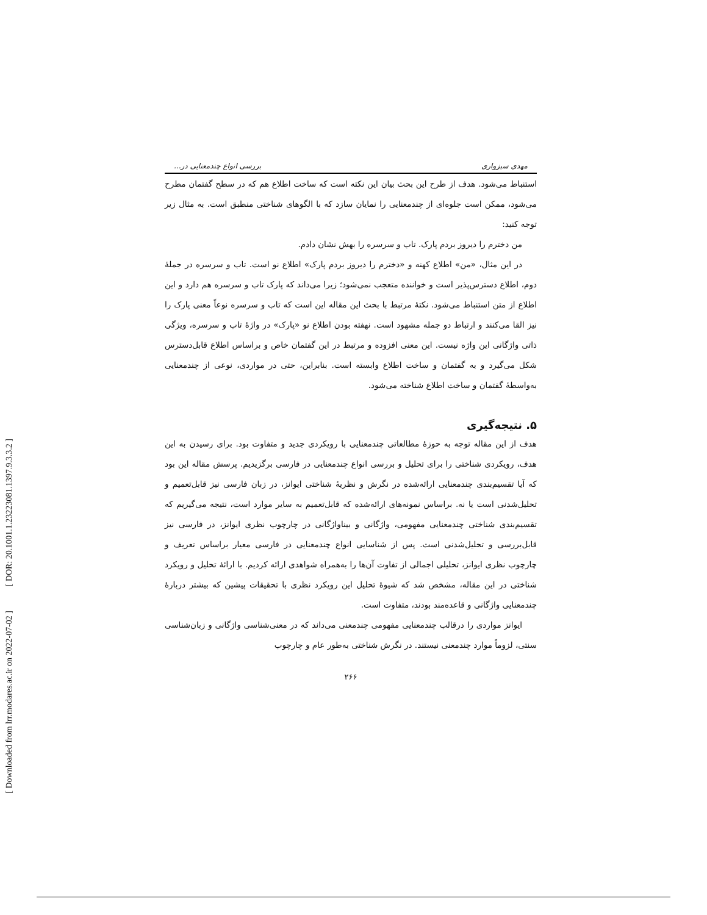[ DOR: 20.1001.1.23223081.1397.9.3.3.2 ]
[ Downloaded from lrr.modares.ac.ir on 2022-07-02 ]
مهدی سبزواری بررسی انواع چندمعنایی در...
استنباط می‌شود. هدف از طرح این بحث بیان این نکته است که ساخت اطلاع هم که در سطح گفتمان مطرح می‌شود، ممکن است جلوه‌ای از چندمعنایی را نمایان سازد که با الگوهای شناختی منطبق است. به مثال زیر توجه کنید:
من دخترم را دیروز بردم پارک. تاب و سرسره را بهش نشان دادم.
در این مثال، «من» اطلاع کهنه و «دخترم را دیروز بردم پارک» اطلاع نو است. تاب و سرسره در جملهٔ دوم، اطلاع دسترس‌پذیر است و خواننده متعجب نمی‌شود؛ زیرا می‌داند که پارک تاب و سرسره هم دارد و این اطلاع از متن استنباط می‌شود. نکتهٔ مرتبط با بحث این مقاله این است که تاب و سرسره نوعاً معنی پارک را نیز القا می‌کنند و ارتباط دو جمله مشهود است. نهفته بودن اطلاع نو «پارک» در واژهٔ تاب و سرسره، ویژگی ذاتی واژگانی این واژه نیست. این معنی افزوده و مرتبط در این گفتمان خاص و براساس اطلاع قابل‌دسترس شکل می‌گیرد و به گفتمان و ساخت اطلاع وابسته است. بنابراین، حتی در مواردی، نوعی از چندمعنایی به‌واسطهٔ گفتمان و ساخت اطلاع شناخته می‌شود.
۵. نتیجه‌گیری
هدف از این مقاله توجه به حوزهٔ مطالعاتی چندمعنایی با رویکردی جدید و متفاوت بود. برای رسیدن به این هدف، رویکردی شناختی را برای تحلیل و بررسی انواع چندمعنایی در فارسی برگزیدیم. پرسش مقاله این بود که آیا تقسیم‌بندی چندمعنایی ارائه‌شده در نگرش و نظریهٔ شناختی ایوانز، در زبان فارسی نیز قابل‌تعمیم و تحلیل‌شدنی است یا نه. براساس نمونه‌های ارائه‌شده که قابل‌تعمیم به سایر موارد است، نتیجه می‌گیریم که تقسیم‌بندی شناختی چندمعنایی مفهومی، واژگانی و بیناواژگانی در چارچوب نظری ایوانز، در فارسی نیز قابل‌بررسی و تحلیل‌شدنی است. پس از شناسایی انواع چندمعنایی در فارسی معیار براساس تعریف و چارچوب نظری ایوانز، تحلیلی اجمالی از تفاوت آن‌ها را به‌همراه شواهدی ارائه کردیم. با ارائهٔ تحلیل و رویکرد شناختی در این مقاله، مشخص شد که شیوهٔ تحلیل این رویکرد نظری با تحقیقات پیشین که بیشتر دربارهٔ چندمعنایی واژگانی و قاعده‌مند بودند، متفاوت است.
ایوانز مواردی را درقالب چندمعنایی مفهومی چندمعنی می‌داند که در معنی‌شناسی واژگانی و زبان‌شناسی سنتی، لزوماً موارد چندمعنی نیستند. در نگرش شناختی به‌طور عام و چارچوب
۲۶۶